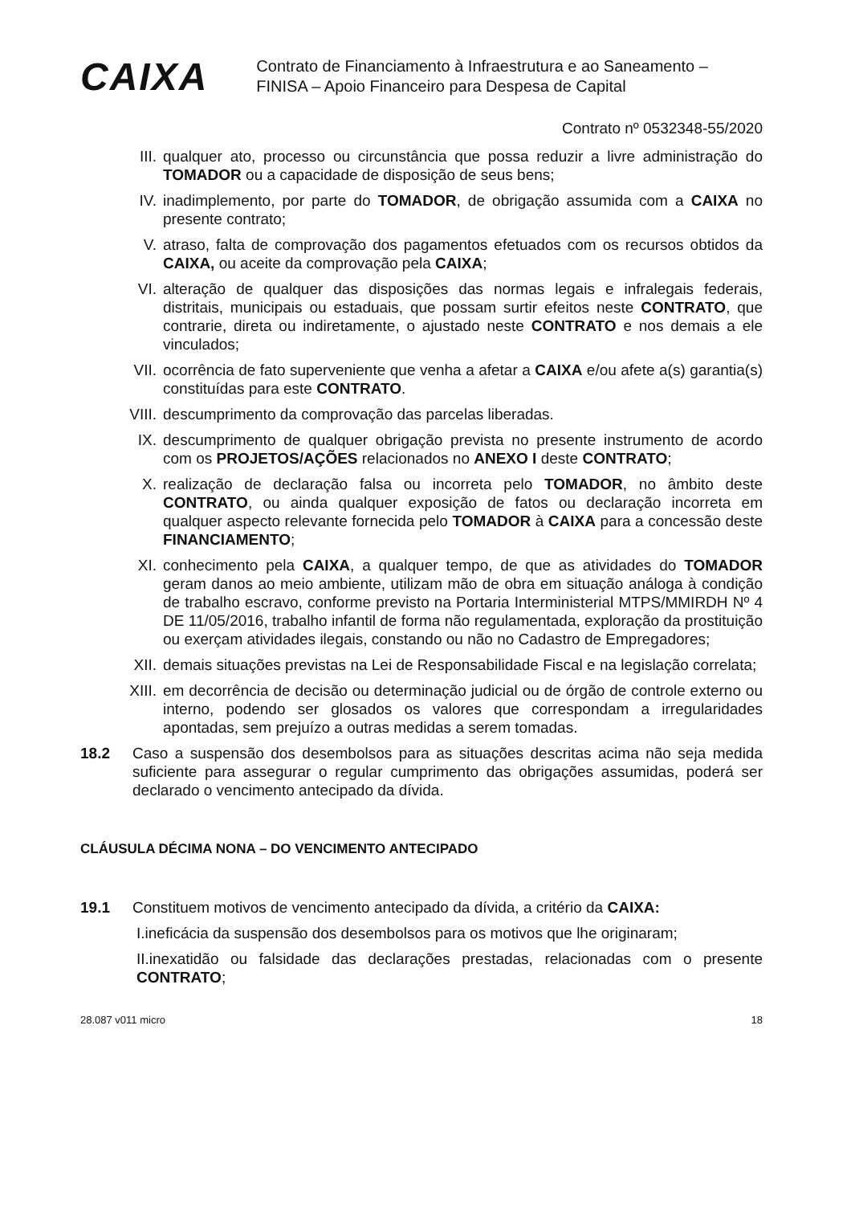CAIXA
Contrato de Financiamento à Infraestrutura e ao Saneamento –
FINISA – Apoio Financeiro para Despesa de Capital
Contrato nº 0532348-55/2020
III. qualquer ato, processo ou circunstância que possa reduzir a livre administração do TOMADOR ou a capacidade de disposição de seus bens;
IV. inadimplemento, por parte do TOMADOR, de obrigação assumida com a CAIXA no presente contrato;
V. atraso, falta de comprovação dos pagamentos efetuados com os recursos obtidos da CAIXA, ou aceite da comprovação pela CAIXA;
VI. alteração de qualquer das disposições das normas legais e infralegais federais, distritais, municipais ou estaduais, que possam surtir efeitos neste CONTRATO, que contrarie, direta ou indiretamente, o ajustado neste CONTRATO e nos demais a ele vinculados;
VII. ocorrência de fato superveniente que venha a afetar a CAIXA e/ou afete a(s) garantia(s) constituídas para este CONTRATO.
VIII. descumprimento da comprovação das parcelas liberadas.
IX. descumprimento de qualquer obrigação prevista no presente instrumento de acordo com os PROJETOS/AÇÕES relacionados no ANEXO I deste CONTRATO;
X. realização de declaração falsa ou incorreta pelo TOMADOR, no âmbito deste CONTRATO, ou ainda qualquer exposição de fatos ou declaração incorreta em qualquer aspecto relevante fornecida pelo TOMADOR à CAIXA para a concessão deste FINANCIAMENTO;
XI. conhecimento pela CAIXA, a qualquer tempo, de que as atividades do TOMADOR geram danos ao meio ambiente, utilizam mão de obra em situação análoga à condição de trabalho escravo, conforme previsto na Portaria Interministerial MTPS/MMIRDH Nº 4 DE 11/05/2016, trabalho infantil de forma não regulamentada, exploração da prostituição ou exerçam atividades ilegais, constando ou não no Cadastro de Empregadores;
XII. demais situações previstas na Lei de Responsabilidade Fiscal e na legislação correlata;
XIII. em decorrência de decisão ou determinação judicial ou de órgão de controle externo ou interno, podendo ser glosados os valores que correspondam a irregularidades apontadas, sem prejuízo a outras medidas a serem tomadas.
18.2 Caso a suspensão dos desembolsos para as situações descritas acima não seja medida suficiente para assegurar o regular cumprimento das obrigações assumidas, poderá ser declarado o vencimento antecipado da dívida.
CLÁUSULA DÉCIMA NONA – DO VENCIMENTO ANTECIPADO
19.1 Constituem motivos de vencimento antecipado da dívida, a critério da CAIXA:
I.ineficácia da suspensão dos desembolsos para os motivos que lhe originaram;
II.inexatidão ou falsidade das declarações prestadas, relacionadas com o presente CONTRATO;
28.087 v011 micro 18